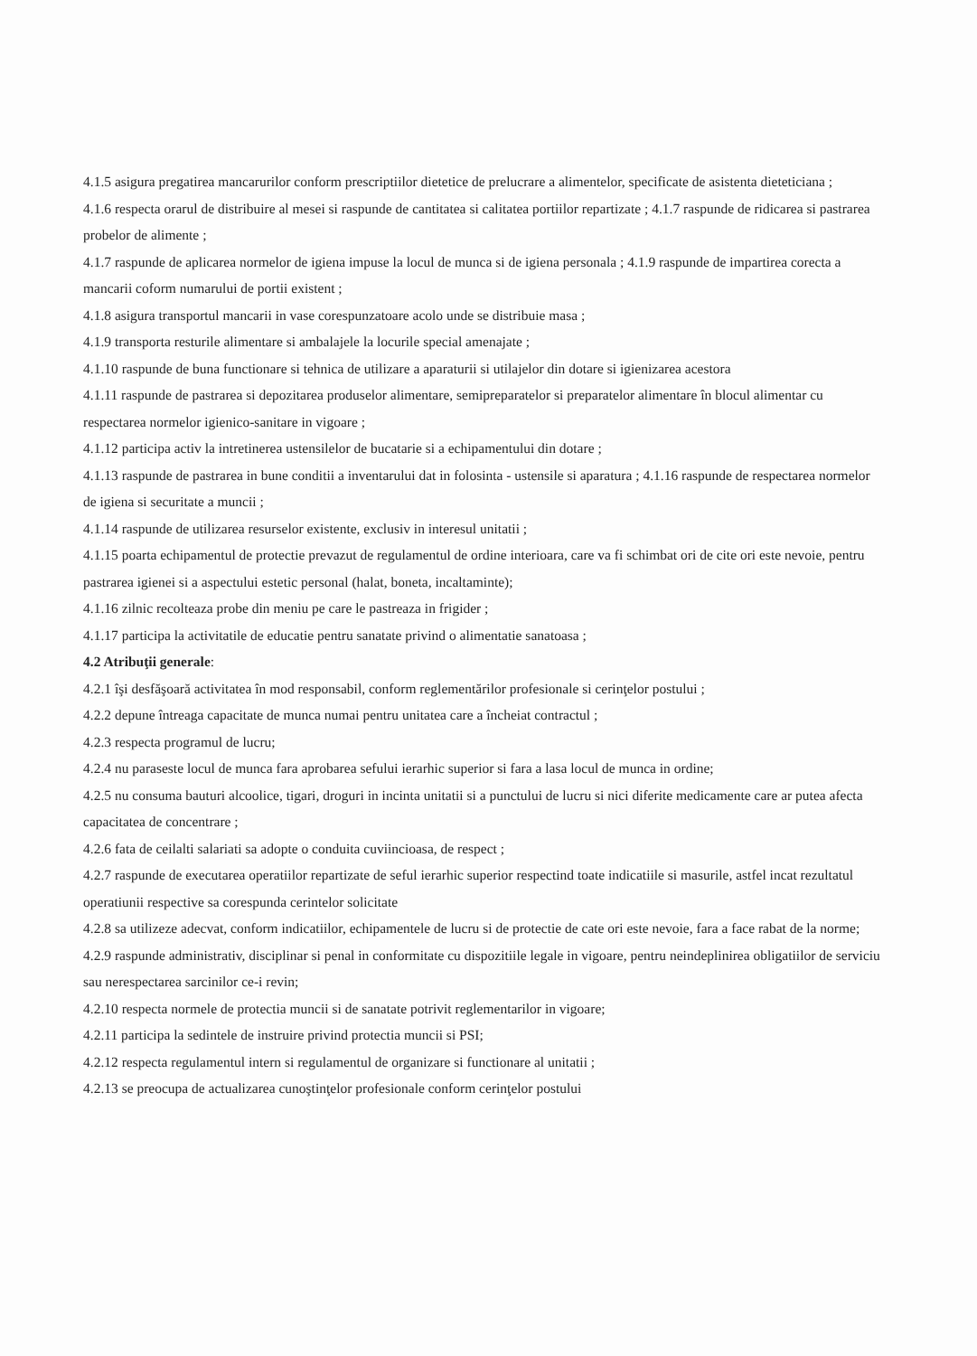4.1.5 asigura pregatirea mancarurilor conform prescriptiilor dietetice de prelucrare a alimentelor, specificate de asistenta dieteticiana ;
4.1.6 respecta orarul de distribuire al mesei si raspunde de cantitatea si calitatea portiilor repartizate ; 4.1.7 raspunde de ridicarea si pastrarea probelor de alimente ;
4.1.7 raspunde de aplicarea normelor de igiena impuse la locul de munca si de igiena personala ; 4.1.9 raspunde de impartirea corecta a mancarii coform numarului de portii existent ;
4.1.8 asigura transportul mancarii in vase corespunzatoare acolo unde se distribuie masa ;
4.1.9 transporta resturile alimentare si ambalajele la locurile special amenajate ;
4.1.10 raspunde de buna functionare si tehnica de utilizare a aparaturii si utilajelor din dotare si igienizarea acestora
4.1.11 raspunde de pastrarea si depozitarea produselor alimentare, semipreparatelor si preparatelor alimentare în blocul alimentar cu respectarea normelor igienico-sanitare in vigoare ;
4.1.12 participa activ la intretinerea ustensilelor de bucatarie si a echipamentului din dotare ;
4.1.13 raspunde de pastrarea in bune conditii a inventarului dat in folosinta - ustensile si aparatura ; 4.1.16 raspunde de respectarea normelor de igiena si securitate a muncii ;
4.1.14 raspunde de utilizarea resurselor existente, exclusiv in interesul unitatii ;
4.1.15 poarta echipamentul de protectie prevazut de regulamentul de ordine interioara, care va fi schimbat ori de cite ori este nevoie, pentru pastrarea igienei si a aspectului estetic personal (halat, boneta, incaltaminte);
4.1.16 zilnic recolteaza probe din meniu pe care le pastreaza in frigider ;
4.1.17 participa la activitatile de educatie pentru sanatate privind o alimentatie sanatoasa ;
4.2 Atribuţii generale:
4.2.1 îşi desfăşoară activitatea în mod responsabil, conform reglementărilor profesionale si cerinţelor postului ;
4.2.2 depune întreaga capacitate de munca numai pentru unitatea care a încheiat contractul ;
4.2.3 respecta programul de lucru;
4.2.4 nu paraseste locul de munca fara aprobarea sefului ierarhic superior si fara a lasa locul de munca in ordine;
4.2.5 nu consuma bauturi alcoolice, tigari, droguri in incinta unitatii si a punctului de lucru si nici diferite medicamente care ar putea afecta capacitatea de concentrare ;
4.2.6 fata de ceilalti salariati sa adopte o conduita cuviincioasa, de respect ;
4.2.7 raspunde de executarea operatiilor repartizate de seful ierarhic superior respectind toate indicatiile si masurile, astfel incat rezultatul operatiunii respective sa corespunda cerintelor solicitate
4.2.8 sa utilizeze adecvat, conform indicatiilor, echipamentele de lucru si de protectie de cate ori este nevoie, fara a face rabat de la norme;
4.2.9 raspunde administrativ, disciplinar si penal in conformitate cu dispozitiile legale in vigoare, pentru neindeplinirea obligatiilor de serviciu sau nerespectarea sarcinilor ce-i revin;
4.2.10 respecta normele de protectia muncii si de sanatate potrivit reglementarilor in vigoare;
4.2.11 participa la sedintele de instruire privind protectia muncii si PSI;
4.2.12 respecta regulamentul intern si regulamentul de organizare si functionare al unitatii ;
4.2.13 se preocupa de actualizarea cunoştinţelor profesionale conform cerinţelor postului